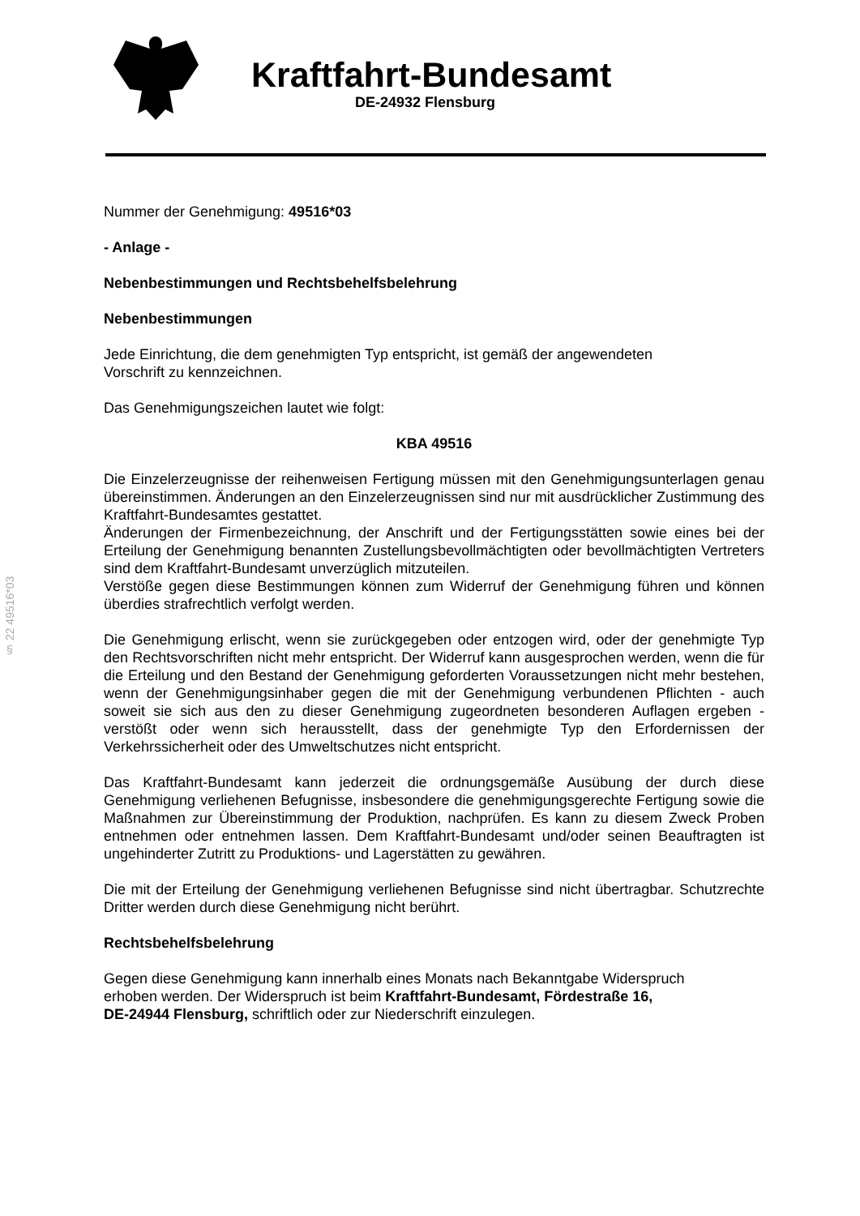Kraftfahrt-Bundesamt
DE-24932 Flensburg
§ 22 49516*03
Nummer der Genehmigung: 49516*03
- Anlage -
Nebenbestimmungen und Rechtsbehelfsbelehrung
Nebenbestimmungen
Jede Einrichtung, die dem genehmigten Typ entspricht, ist gemäß der angewendeten
Vorschrift zu kennzeichnen.
Das Genehmigungszeichen lautet wie folgt:
KBA 49516
Die Einzelerzeugnisse der reihenweisen Fertigung müssen mit den Genehmigungs­unterlagen genau übereinstimmen. Änderungen an den Einzelerzeugnissen sind nur mit ausdrücklicher Zustimmung des Kraftfahrt-Bundesamtes gestattet.
Änderungen der Firmenbezeichnung, der Anschrift und der Fertigungsstätten sowie eines bei der Erteilung der Genehmigung benannten Zustellungsbevollmächtigten oder bevollmächtigten Vertreters sind dem Kraftfahrt-Bundesamt unverzüglich mitzuteilen.
Verstöße gegen diese Bestimmungen können zum Widerruf der Genehmigung führen und können überdies strafrechtlich verfolgt werden.
Die Genehmigung erlischt, wenn sie zurückgegeben oder entzogen wird, oder der genehmigte Typ den Rechtsvorschriften nicht mehr entspricht. Der Widerruf kann ausgesprochen werden, wenn die für die Erteilung und den Bestand der Genehmigung geforderten Voraussetzungen nicht mehr bestehen, wenn der Genehmigungsinhaber gegen die mit der Genehmigung verbundenen Pflichten - auch soweit sie sich aus den zu dieser Genehmigung zugeordneten besonderen Auflagen ergeben - verstößt oder wenn sich herausstellt, dass der genehmigte Typ den Erfordernissen der Verkehrssicherheit oder des Umweltschutzes nicht entspricht.
Das Kraftfahrt-Bundesamt kann jederzeit die ordnungsgemäße Ausübung der durch diese Genehmigung verliehenen Befugnisse, insbesondere die genehmigungsgerechte Fertigung sowie die Maßnahmen zur Übereinstimmung der Produktion, nachprüfen. Es kann zu diesem Zweck Proben entnehmen oder entnehmen lassen. Dem Kraftfahrt-Bundesamt und/oder seinen Beauftragten ist ungehinderter Zutritt zu Produktions- und Lagerstätten zu gewähren.
Die mit der Erteilung der Genehmigung verliehenen Befugnisse sind nicht übertragbar. Schutzrechte Dritter werden durch diese Genehmigung nicht berührt.
Rechtsbehelfsbelehrung
Gegen diese Genehmigung kann innerhalb eines Monats nach Bekanntgabe Widerspruch
erhoben werden. Der Widerspruch ist beim Kraftfahrt-Bundesamt, Fördestraße 16,
DE-24944 Flensburg, schriftlich oder zur Niederschrift einzulegen.